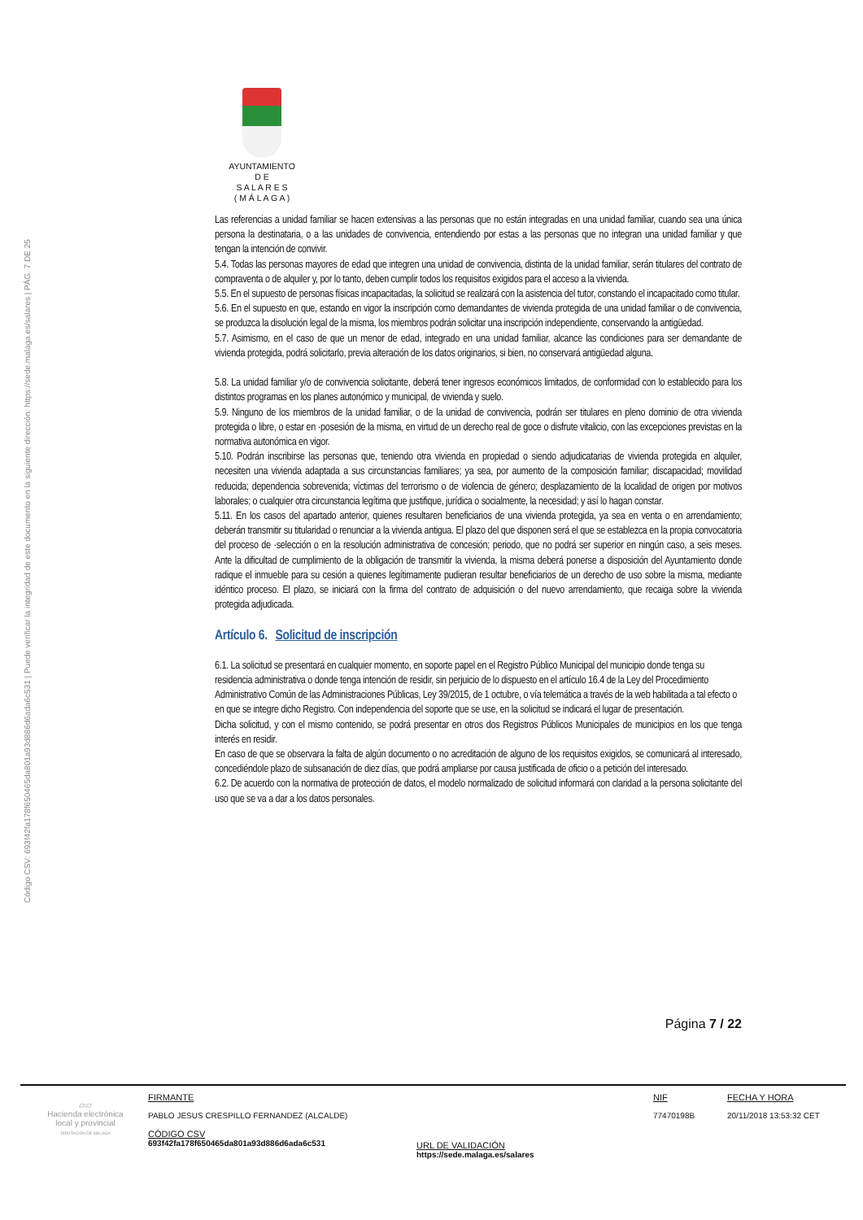Código CSV: 693f42fa178f650465da801a93d886d6ada6c531 | Puede verificar la integridad de este documento en la siguiente dirección: https://sede.malaga.es/salares | PÁG. 7 DE 25
AYUNTAMIENTO
D E
S A L A R E S
( M Á L A G A )
Las referencias a unidad familiar se hacen extensivas a las personas que no están integradas en una unidad familiar, cuando sea una única persona la destinataria, o a las unidades de convivencia, entendiendo por estas a las personas que no integran una unidad familiar y que tengan la intención de convivir.
5.4. Todas las personas mayores de edad que integren una unidad de convivencia, distinta de la unidad familiar, serán titulares del contrato de compraventa o de alquiler y, por lo tanto, deben cumplir todos los requisitos exigidos para el acceso a la vivienda.
5.5. En el supuesto de personas físicas incapacitadas, la solicitud se realizará con la asistencia del tutor, constando el incapacitado como titular.
5.6. En el supuesto en que, estando en vigor la inscripción como demandantes de vivienda protegida de una unidad familiar o de convivencia, se produzca la disolución legal de la misma, los miembros podrán solicitar una inscripción independiente, conservando la antigüedad.
5.7. Asimismo, en el caso de que un menor de edad, integrado en una unidad familiar, alcance las condiciones para ser demandante de vivienda protegida, podrá solicitarlo, previa alteración de los datos originarios, si bien, no conservará antigüedad alguna.
5.8. La unidad familiar y/o de convivencia solicitante, deberá tener ingresos económicos limitados, de conformidad con lo establecido para los distintos programas en los planes autonómico y municipal, de vivienda y suelo.
5.9. Ninguno de los miembros de la unidad familiar, o de la unidad de convivencia, podrán ser titulares en pleno dominio de otra vivienda protegida o libre, o estar en ·posesión de la misma, en virtud de un derecho real de goce o disfrute vitalicio, con las excepciones previstas en la normativa autonómica en vigor.
5.10. Podrán inscribirse las personas que, teniendo otra vivienda en propiedad o siendo adjudicatarias de vivienda protegida en alquiler, necesiten una vivienda adaptada a sus circunstancias familiares; ya sea, por aumento de la composición familiar; discapacidad; movilidad reducida; dependencia sobrevenida; víctimas del terrorismo o de violencia de género; desplazamiento de la localidad de origen por motivos laborales; o cualquier otra circunstancia legítima que justifique, jurídica o socialmente, la necesidad; y así lo hagan constar.
5.11. En los casos del apartado anterior, quienes resultaren beneficiarios de una vivienda protegida, ya sea en venta o en arrendamiento; deberán transmitir su titularidad o renunciar a la vivienda antigua. El plazo del que disponen será el que se establezca en la propia convocatoria del proceso de ·selección o en la resolución administrativa de concesión; periodo, que no podrá ser superior en ningún caso, a seis meses. Ante la dificultad de cumplimiento de la obligación de transmitir la vivienda, la misma deberá ponerse a disposición del Ayuntamiento donde radique el inmueble para su cesión a quienes legítimamente pudieran resultar beneficiarios de un derecho de uso sobre la misma, mediante idéntico proceso. El plazo, se iniciará con la firma del contrato de adquisición o del nuevo arrendamiento, que recaiga sobre la vivienda protegida adjudicada.
Artículo 6. Solicitud de inscripción
6.1. La solicitud se presentará en cualquier momento, en soporte papel en el Registro Público Municipal del municipio donde tenga su residencia administrativa o donde tenga intención de residir, sin perjuicio de lo dispuesto en el artículo 16.4 de la Ley del Procedimiento Administrativo Común de las Administraciones Públicas, Ley 39/2015, de 1 octubre, o vía telemática a través de la web habilitada a tal efecto o en que se integre dicho Registro. Con independencia del soporte que se use, en la solicitud se indicará el lugar de presentación.
Dicha solicitud, y con el mismo contenido, se podrá presentar en otros dos Registros Públicos Municipales de municipios en los que tenga interés en residir.
En caso de que se observara la falta de algún documento o no acreditación de alguno de los requisitos exigidos, se comunicará al interesado, concediéndole plazo de subsanación de diez días, que podrá ampliarse por causa justificada de oficio o a petición del interesado.
6.2. De acuerdo con la normativa de protección de datos, el modelo normalizado de solicitud informará con claridad a la persona solicitante del uso que se va a dar a los datos personales.
Página 7 / 22
▱▱
Hacienda electrónica
local y provincial
DIPUTACIÓN DE MÁLAGA
FIRMANTE
PABLO JESUS CRESPILLO FERNANDEZ (ALCALDE)
CÓDIGO CSV
693f42fa178f650465da801a93d886d6ada6c531
URL DE VALIDACIÓN
https://sede.malaga.es/salares
NIF
77470198B
FECHA Y HORA
20/11/2018 13:53:32 CET